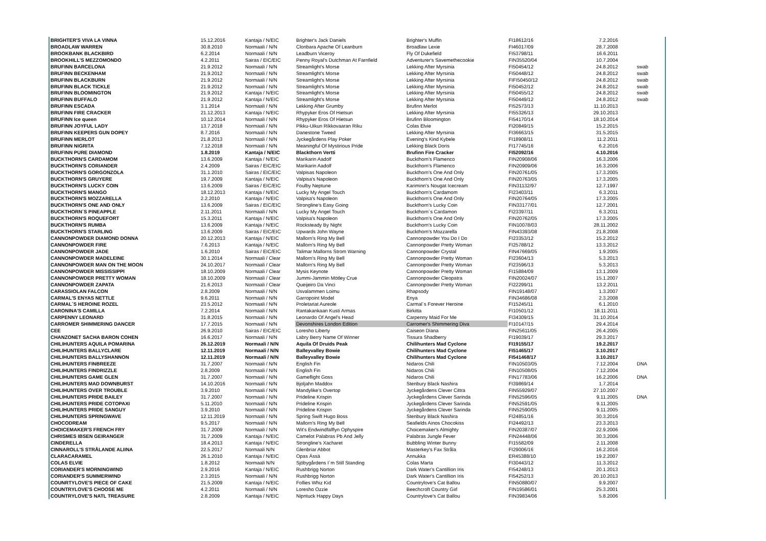| BRIGHTER'S VIVA LA VINNA | 15.12.2016 | Kantaja / N/EIC | Brighter's Jack Daniels | Brighter's Muffin | FI18612/16 | 7.2.2016 | |
| BROADLAW WARREN | 30.8.2010 | Normaali / N/N | Clonbara Apache Of Leanburn | Broadlaw Lexie | FI46017/09 | 28.7.2008 | |
| BROOKBANK BLACKBIRD | 6.2.2014 | Normaali / N/N | Leadburn Viceroy | Fly Of Dukefield | FI53798/11 | 16.6.2011 | |
| BROOKHILL'S MEZZOMONDO | 4.2.2011 | Sairas / EIC/EIC | Penny Royal's Dutchman At Farnfield | Adventurer's Savemethecookie | FIN35520/04 | 10.7.2004 | |
| BRUFINN BARCELONA | 21.9.2012 | Normaali / N/N | Streamlight's Morse | Lekking After Myrsinia | FI50454/12 | 24.8.2012 | swab |
| BRUFINN BECKENHAM | 21.9.2012 | Normaali / N/N | Streamlight's Morse | Lekking After Myrsinia | FI50448/12 | 24.8.2012 | swab |
| BRUFINN BLACKBURN | 21.9.2012 | Normaali / N/N | Streamlight's Morse | Lekking After Myrsinia | FIFI50450/12 | 24.8.2012 | swab |
| BRUFINN BLACK TICKLE | 21.9.2012 | Normaali / N/N | Streamlight's Morse | Lekking After Myrsinia | FI50452/12 | 24.8.2012 | swab |
| BRUFINN BLOOMINGTON | 21.9.2012 | Kantaja / N/EIC | Streamlight's Morse | Lekking After Myrsinia | FI50455/12 | 24.8.2012 | swab |
| BRUFINN BUFFALO | 21.9.2012 | Kantaja / N/EIC | Streamlight's Morse | Lekking After Myrsinia | FI50449/12 | 24.8.2012 | swab |
| BRUFINN ESCADA | 3.1.2014 | Normaali / N/N | Lekking After Grumby | Brufinn Merlot | FI52573/13 | 11.10.2013 | |
| BRUFINN FIRE CRACKER | 21.12.2013 | Kantaja / N/EIC | Rhypyker Eros Of Hietsun | Lekking After Myrsinia | FI55326/13 | 29.10.2013 | |
| BRUFINN Ice queen | 10.12.2014 | Normaali / N/N | Rhypyker Eros Of Hietsun | Brufinn Bloomington | FI54170/14 | 18.10.2014 | |
| BRUFINN JOYFUL LADY | 13.7.2018 | Normaali / N/N | Pikku-Uikun Rikkovaaran Riku | Colas Elvie | FI20849/15 | 15.2.2015 | |
| BRUFINN KEEPERS GUN DOPEY | 8.7.2016 | Normaali / N/N | Danestone Tweed | Lekking After Myrsinia | FI36663/15 | 31.5.2015 | |
| BRUFINN MERLOT | 21.8.2013 | Normaali / N/N | Jyckegårdens Play Poker | Evening's Kind Kybele | FI18908/11 | 11.2.2011 | |
| BRUFINN NIGRITA | 7.12.2018 | Normaali / N/N | Meaningful Of Mystirious Pride | Lekking Black Doris | FI17745/16 | 6.2.2016 | |
| BRUFINN PURE DIAMOND | 1.8.2019 | Kantaja / N/EIC | Blackthorn Vertti | Brufinn Fire Cracker | FI52092/16 | 4.10.2016 | |
| BUCKTHORN'S CARDAMOM | 13.6.2009 | Kantaja / N/EIC | Marikarin Aadolf | Buckthorn's Flamenco | FIN20908/06 | 16.3.2006 | |
| BUCKTHORN'S CORIANDER | 2.4.2009 | Sairas / EIC/EIC | Marikarin Aadolf | Buckthorn's Flamenco | FIN20909/06 | 16.3.2006 | |
| BUCKTHORN'S GORGONZOLA | 31.1.2010 | Sairas / EIC/EIC | Valpisas Napoleon | Buckthorn's One And Only | FIN20761/05 | 17.3.2005 | |
| BUCKTHORN'S GRUYERE | 19.7.2009 | Kantaja / N/EIC | Valpisa's Napoleon | Buckthorn's One And Only | FIN20763/05 | 17.3.2005 | |
| BUCKTHORN'S LUCKY COIN | 13.6.2009 | Sairas / EIC/EIC | Foulby Neptune | Kariminn's Nougat Icecream | FIN31132/97 | 12.7.1997 | |
| BUCKTHORN'S MANGO | 18.12.2013 | Kantaja / N/EIC | Lucky My Angel Touch | Buckthorn's Cardamom | FI23403/11 | 6.3.2011 | |
| BUCKTHORN'S MOZZARELLA | 2.2.2010 | Kantaja / N/EIC | Valpisa's Napoleon | Buckthorn's One And Only | FIN20764/05 | 17.3.2005 | |
| BUCKTHORN'S ONE AND ONLY | 13.6.2009 | Sairas / EIC/EIC | Strongline's Easy Going | Buckthorn's Lucky Coin | FIN33177/01 | 12.7.2001 | |
| BUCKTHORN´S PINEAPPLE | 2.11.2011 | Normaali / N/N | Lucky My Angel Touch | Buckthorn´s Cardamon | FI23397/11 | 6.3.2011 | |
| BUCKTHORN'S ROQUEFORT | 15.3.2011 | Kantaja / N/EIC | Valpisa's Napoleon | Buckthorn's One And Only | FIN20762/05 | 17.3.2005 | |
| BUCKTHORN'S RUMBA | 13.6.2009 | Kantaja / N/EIC | Rocksteady By Night | Buckthorn's Lucky Coin | FIN10078/03 | 28.11.2002 | |
| BUCKTHORN'S STARLING | 13.6.2009 | Sairas / EIC/EIC | Upwards John Wayne | Buckthorn's Mozzarella | FIN43393/08 | 21.8.2008 | |
| CANNONPOWDER DIAMOND DONNA | 20.12.2013 | Kantaja / N/EIC | Mallorn's Ring My Bell | Cannonpowder You Do I Do | FI23353/12 | 15.2.2012 | |
| CANNONPOWDER FIRE | 7.6.2013 | Kantaja / N/EIC | Mallorn's Ring My Bell | Cannonpowder Pretty Woman | FI25788/12 | 13.3.2012 | |
| CANNONPOWDER JADE | 1.6.2010 | Sairas / EIC/EIC | Talimar Mallorns Strom Warning | Cannonpowder Crystal | FIN47669/05 | 1.9.2005 | |
| CANNONPOWDER MADELEINE | 30.1.2014 | Normaali / Clear | Mallorn's Ring My Bell | Cannonpowder Pretty Woman | FI23604/13 | 5.3.2013 | |
| CANNONPOWDER MAN ON THE MOON | 24.10.2017 | Normaali / Clear | Mallorn's Ring My Bell | Cannonpowder Pretty Woman | FI23596/13 | 5.3.2013 | |
| CANNONPOWDER MISSISSIPPI | 18.10.2009 | Normaali / Clear | Mysis Keynote | Cannonpowder Pretty Woman | FI15884/09 | 13.1.2009 | |
| CANNONPOWDER PRETTY WOMAN | 18.10.2009 | Normaali / Clear | Jummi-Jammin Mötley Crue | Cannonpowder Cleopatra | FIN20024/07 | 15.1.2007 | |
| CANNONPOWDER ZAPATA | 21.6.2013 | Normaali / Clear | Queijeiro Da Vinci | Cannonpowder Pretty Woman | FI22299/11 | 13.2.2011 | |
| CARASSIOLAN FALCON | 2.8.2009 | Normaali / N/N | Usvalammen Loimu | Rhapsody | FIN19148/07 | 1.3.2007 | |
| CARMAL'S ENYAS NETTLE | 9.6.2011 | Normaali / N/N | Garropoint Model | Enya | FIN34686/08 | 2.3.2008 | |
| CARMAL´S HEROINE ROZEL | 23.5.2012 | Normaali / N/N | Proletariat Aureole | Carmal´s Forever Heroine | FI15245/11 | 6.1.2010 | |
| CARONINA'S CAMILLA | 7.2.2014 | Normaali / N/N | Rantakankaan Kusti Armas | Birkitta | FI10501/12 | 18.11.2011 | |
| CARPENNY LEONARD | 31.8.2015 | Normaali / N/N | Leonardo Of Angel's Head | Carpenny Maid For Me | FI34309/15 | 31.10.2014 | |
| CARROMER SHIMMERING DANCER | 17.7.2015 | Normaali / N/N | Devonshires London Edition | Carromer's Shimmering Diva | FI10147/15 | 29.4.2014 | |
| CEE | 26.9.2010 | Sairas / EIC/EIC | Loresho Liberty | Caiseon Diana | FIN25611/05 | 26.4.2005 | |
| CHANZONET SACHA BARON COHEN | 16.6.2017 | Normaali / N/N | Labry Berry Name Of Winner | Tissura Shadberry | FI19039/17 | 29.3.2017 | |
| CHILIHUNTERS AQUILA POMARINA | 26.12.2019 | Normaali / N/N | Aquila Of Druids Peak | Chilihunters Mad Cyclone | FI19155/17 | 19.2.2017 | |
| CHILIHUNTERS BALLYCLARE | 12.11.2019 | Normaali / N/N | Balleyvalley Bowie | Chilihunters Mad Cyclone | FI51465/17 | 3.10.2017 | |
| CHILIHUNTERS BALLYSHANNON | 12.11.2019 | Normaali / N/N | Balleyvalley Bowie | Chilihunters Mad Cyclone | FI541468/17 | 3.10.2017 | |
| CHILIHUNTERS FINBREEZE | 31.7.2007 | Normaali / N/N | English Fin | Nidaros Chili | FIN10503/05 | 7.12.2004 | DNA |
| CHILIHUNTERS FINDRIZZLE | 2.8.2009 | Normaali / N/N | English Fin | Nidaros Chili | FIN10508/05 | 7.12.2004 | |
| CHILIHUNTERS GAME GLEN | 31.7.2007 | Normaali / N/N | Gameflight Goss | Nidaros Chili | FIN17783/06 | 16.2.2006 | DNA |
| CHILIHUNTERS MAD DOWNBURST | 14.10.2016 | Normaali / N/N | Bjoljahn Maddox | Stenbury Black Nashira | FI39869/14 | 1.7.2014 | |
| CHILIHUNTERS OVER TROUBLE | 3.9.2010 | Normaali / N/N | Mandylike's Overtop | Jyckegårdens Clever Cittra | FIN55929/07 | 27.10.2007 | |
| CHILIHUNTERS PRIDE BAILEY | 31.7.2007 | Normaali / N/N | Prideline Krispin | Jyckegårdens Clever Sarinda | FIN52596/05 | 9.11.2005 | DNA |
| CHILIHUNTERS PRIDE COTOPAXI | 5.11.2010 | Normaali / N/N | Prideline Krispin | Jyckegårdens Clever Sarinda | FIN52591/05 | 9.11.2005 | |
| CHILIHUNTERS PRIDE SANGUY | 3.9.2010 | Normaali / N/N | Prideline Krispin | Jyckegårdens Clever Sarinda | FIN52590/05 | 9.11.2005 | |
| CHILIHUNTERS SPRINGWAVE | 12.11.2019 | Normaali / N/N | Spring Swift Hugo Boss | Stenbury Black Nashira | FI24851/16 | 30.3.2016 | |
| CHOCODREAM | 9.5.2017 | Normaali / N/N | Mallorn's Ring My Bell | Seafields Ainos Chocokiss | FI24492/13 | 23.3.2013 | |
| CHOICEMAKER'S FRENCH FRY | 31.7.2009 | Normaali / N/N | Wit's Endwindfalflyn Ophyspire | Choicemaker's Almighty | FIN20387/07 | 22.9.2006 | |
| CHRISMES IBSEN GEIRANGER | 31.7.2009 | Kantaja / N/EIC | Camelot Palabras Pb And Jelly | Palabras Jungle Fever | FIN24448/06 | 30.3.2006 | |
| CINDERELLA | 18.4.2013 | Kantaja / N/EIC | Strongline's Xacharet | Bubbling Winter Bunny | FI15582/09 | 2.11.2008 | |
| CINNAROLL'S STRÅLANDE ALIINA | 22.5.2017 | Normaali N/N | Glenbriar Abbot | Masterkey's Fax Stråla | FI29006/16 | 16.2.2016 | |
| CLARACARAMEL | 26.1.2010 | Kantaja / N/EIC | Opas Ässä | Annukka | ER45388/10 | 19.2.2007 | |
| COLAS ELVIE | 1.8.2012 | Normaali N/N | Sjöbygårdens I`m Still Standing | Colas Marta | FI30443/12 | 11.3.2012 | |
| CORIANDER'S MORNINGWIND | 2.9.2016 | Kantaja / N/EIC | Rushbrigg Norton | Dark Water's Cantillion Iris | FI54248/13 | 20.1.2013 | |
| CORIANDER'S SUMMERWIND | 2.3.2015 | Normaali / N/N | Rushbrigg Norton | Dark Water's Cantillion Iris | FI54252/13 | 20.10.2013 | |
| COUNRTYLOVE'S PIECE OF CAKE | 21.5.2009 | Kantaja / N/EIC | Follies Whiz Kid | Countrylove's Cat Ballou | FIN50880/07 | 9.9.2007 | |
| COUNTRYLOVE'S CHOOSE ME | 4.2.2011 | Normaali / N/N | Loresho Ozzie | Beechcroft Country Girl | FIN19586/01 | 25.3.2001 | |
| COUNTRYLOVE'S NATL TREASURE | 2.8.2009 | Kantaja / N/EIC | Nipntuck Happy Days | Countrylove's Cat Ballou | FIN39834/06 | 5.8.2006 | |